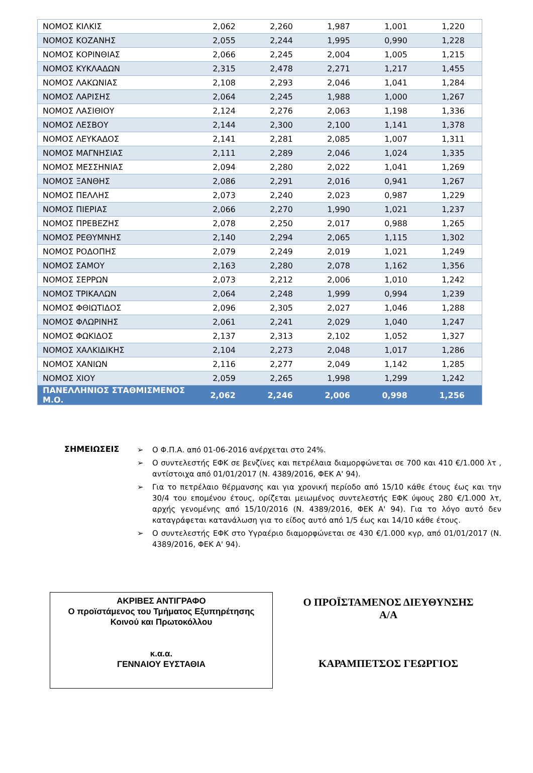| ΝΟΜΟΣ ΚΙΛΚΙΣ | 2,062 | 2,260 | 1,987 | 1,001 | 1,220 |
| ΝΟΜΟΣ ΚΟΖΑΝΗΣ | 2,055 | 2,244 | 1,995 | 0,990 | 1,228 |
| ΝΟΜΟΣ ΚΟΡΙΝΘΙΑΣ | 2,066 | 2,245 | 2,004 | 1,005 | 1,215 |
| ΝΟΜΟΣ ΚΥΚΛΑΔΩΝ | 2,315 | 2,478 | 2,271 | 1,217 | 1,455 |
| ΝΟΜΟΣ ΛΑΚΩΝΙΑΣ | 2,108 | 2,293 | 2,046 | 1,041 | 1,284 |
| ΝΟΜΟΣ ΛΑΡΙΣΗΣ | 2,064 | 2,245 | 1,988 | 1,000 | 1,267 |
| ΝΟΜΟΣ ΛΑΣΙΘΙΟΥ | 2,124 | 2,276 | 2,063 | 1,198 | 1,336 |
| ΝΟΜΟΣ ΛΕΣΒΟΥ | 2,144 | 2,300 | 2,100 | 1,141 | 1,378 |
| ΝΟΜΟΣ ΛΕΥΚΑΔΟΣ | 2,141 | 2,281 | 2,085 | 1,007 | 1,311 |
| ΝΟΜΟΣ ΜΑΓΝΗΣΙΑΣ | 2,111 | 2,289 | 2,046 | 1,024 | 1,335 |
| ΝΟΜΟΣ ΜΕΣΣΗΝΙΑΣ | 2,094 | 2,280 | 2,022 | 1,041 | 1,269 |
| ΝΟΜΟΣ ΞΑΝΘΗΣ | 2,086 | 2,291 | 2,016 | 0,941 | 1,267 |
| ΝΟΜΟΣ ΠΕΛΛΗΣ | 2,073 | 2,240 | 2,023 | 0,987 | 1,229 |
| ΝΟΜΟΣ ΠΙΕΡΙΑΣ | 2,066 | 2,270 | 1,990 | 1,021 | 1,237 |
| ΝΟΜΟΣ ΠΡΕΒΕΖΗΣ | 2,078 | 2,250 | 2,017 | 0,988 | 1,265 |
| ΝΟΜΟΣ ΡΕΘΥΜΝΗΣ | 2,140 | 2,294 | 2,065 | 1,115 | 1,302 |
| ΝΟΜΟΣ ΡΟΔΟΠΗΣ | 2,079 | 2,249 | 2,019 | 1,021 | 1,249 |
| ΝΟΜΟΣ ΣΑΜΟΥ | 2,163 | 2,280 | 2,078 | 1,162 | 1,356 |
| ΝΟΜΟΣ ΣΕΡΡΩΝ | 2,073 | 2,212 | 2,006 | 1,010 | 1,242 |
| ΝΟΜΟΣ ΤΡΙΚΑΛΩΝ | 2,064 | 2,248 | 1,999 | 0,994 | 1,239 |
| ΝΟΜΟΣ ΦΘΙΩΤΙΔΟΣ | 2,096 | 2,305 | 2,027 | 1,046 | 1,288 |
| ΝΟΜΟΣ ΦΛΩΡΙΝΗΣ | 2,061 | 2,241 | 2,029 | 1,040 | 1,247 |
| ΝΟΜΟΣ ΦΩΚΙΔΟΣ | 2,137 | 2,313 | 2,102 | 1,052 | 1,327 |
| ΝΟΜΟΣ ΧΑΛΚΙΔΙΚΗΣ | 2,104 | 2,273 | 2,048 | 1,017 | 1,286 |
| ΝΟΜΟΣ ΧΑΝΙΩΝ | 2,116 | 2,277 | 2,049 | 1,142 | 1,285 |
| ΝΟΜΟΣ ΧΙΟΥ | 2,059 | 2,265 | 1,998 | 1,299 | 1,242 |
| ΠΑΝΕΛΛΗΝΙΟΣ ΣΤΑΘΜΙΣΜΕΝΟΣ Μ.Ο. | 2,062 | 2,246 | 2,006 | 0,998 | 1,256 |
ΣΗΜΕΙΩΣΕΙΣ
➢ Ο Φ.Π.Α. από 01-06-2016 ανέρχεται στο 24%.
➢ Ο συντελεστής ΕΦΚ σε βενζίνες και πετρέλαια διαμορφώνεται σε 700 και 410 €/1.000 λτ , αντίστοιχα από 01/01/2017 (Ν. 4389/2016, ΦΕΚ Α' 94).
➢ Για το πετρέλαιο θέρμανσης και για χρονική περίοδο από 15/10 κάθε έτους έως και την 30/4 του επομένου έτους, ορίζεται μειωμένος συντελεστής ΕΦΚ ύψους 280 €/1.000 λτ, αρχής γενομένης από 15/10/2016 (Ν. 4389/2016, ΦΕΚ Α' 94). Για το λόγο αυτό δεν καταγράφεται κατανάλωση για το είδος αυτό από 1/5 έως και 14/10 κάθε έτους.
➢ Ο συντελεστής ΕΦΚ στο Υγραέριο διαμορφώνεται σε 430 €/1.000 κγρ, από 01/01/2017 (Ν. 4389/2016, ΦΕΚ Α' 94).
ΑΚΡΙΒΕΣ ΑΝΤΙΓΡΑΦΟ
Ο προϊστάμενος του Τμήματος Εξυπηρέτησης
Κοινού και Πρωτοκόλλου
κ.α.α.
ΓΕΝΝΑΙΟΥ ΕΥΣΤΑΘΙΑ
Ο ΠΡΟΪΣΤΑΜΕΝΟΣ ΔΙΕΥΘΥΝΣΗΣ
Α/Α
ΚΑΡΑΜΠΕΤΣΟΣ ΓΕΩΡΓΙΟΣ